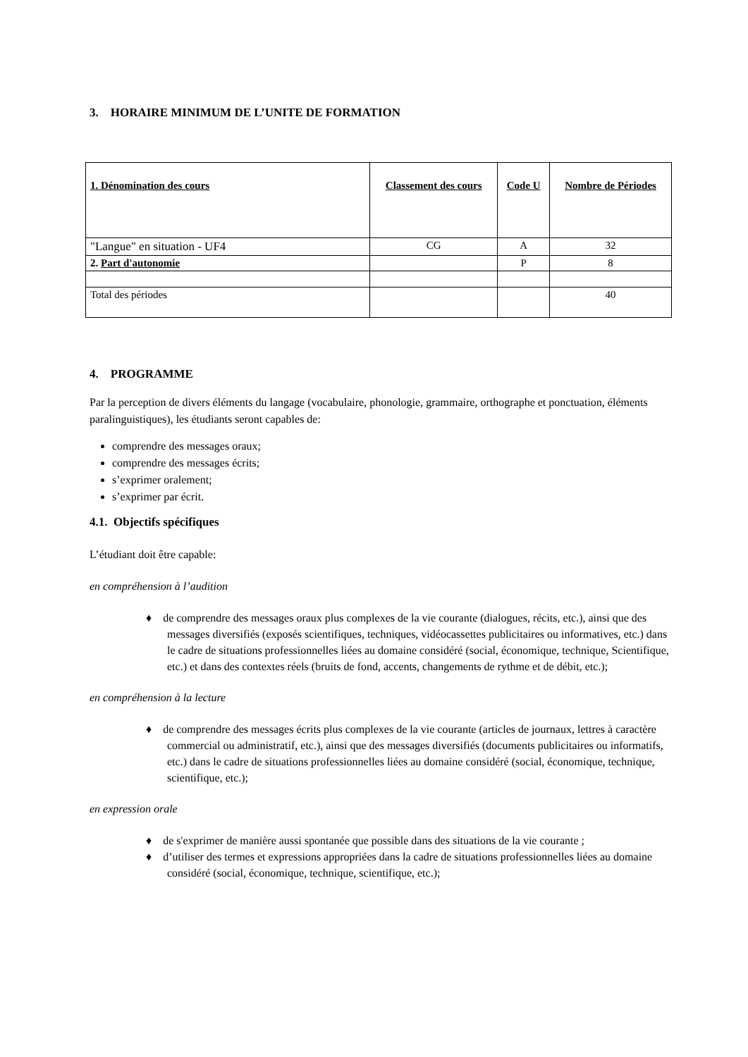3. HORAIRE MINIMUM DE L’UNITE DE FORMATION
| 1. Dénomination des cours | Classement des cours | Code U | Nombre de Périodes |
| --- | --- | --- | --- |
| "Langue" en situation - UF4 | CG | A | 32 |
| 2. Part d'autonomie | | P | 8 |
| Total des périodes | | | 40 |
4. PROGRAMME
Par la perception de divers éléments du langage (vocabulaire, phonologie, grammaire, orthographe et ponctuation, éléments paralinguistiques), les étudiants seront capables de:
comprendre des messages oraux;
comprendre des messages écrits;
s’exprimer oralement;
s’exprimer par écrit.
4.1. Objectifs spécifiques
L’étudiant doit être capable:
en compréhension à l’audition
♦ de comprendre des messages oraux plus complexes de la vie courante (dialogues, récits, etc.), ainsi que des messages diversifiés (exposés scientifiques, techniques, vidéocassettes publicitaires ou informatives, etc.) dans le cadre de situations professionnelles liées au domaine considéré (social, économique, technique, Scientifique, etc.) et dans des contextes réels (bruits de fond, accents, changements de rythme et de débit, etc.);
en compréhension à la lecture
♦ de comprendre des messages écrits plus complexes de la vie courante (articles de journaux, lettres à caractère commercial ou administratif, etc.), ainsi que des messages diversifiés (documents publicitaires ou informatifs, etc.) dans le cadre de situations professionnelles liées au domaine considéré (social, économique, technique, scientifique, etc.);
en expression orale
♦ de s'exprimer de manière aussi spontanée que possible dans des situations de la vie courante ;
♦ d’utiliser des termes et expressions appropriées dans la cadre de situations professionnelles liées au domaine considéré (social, économique, technique, scientifique, etc.);